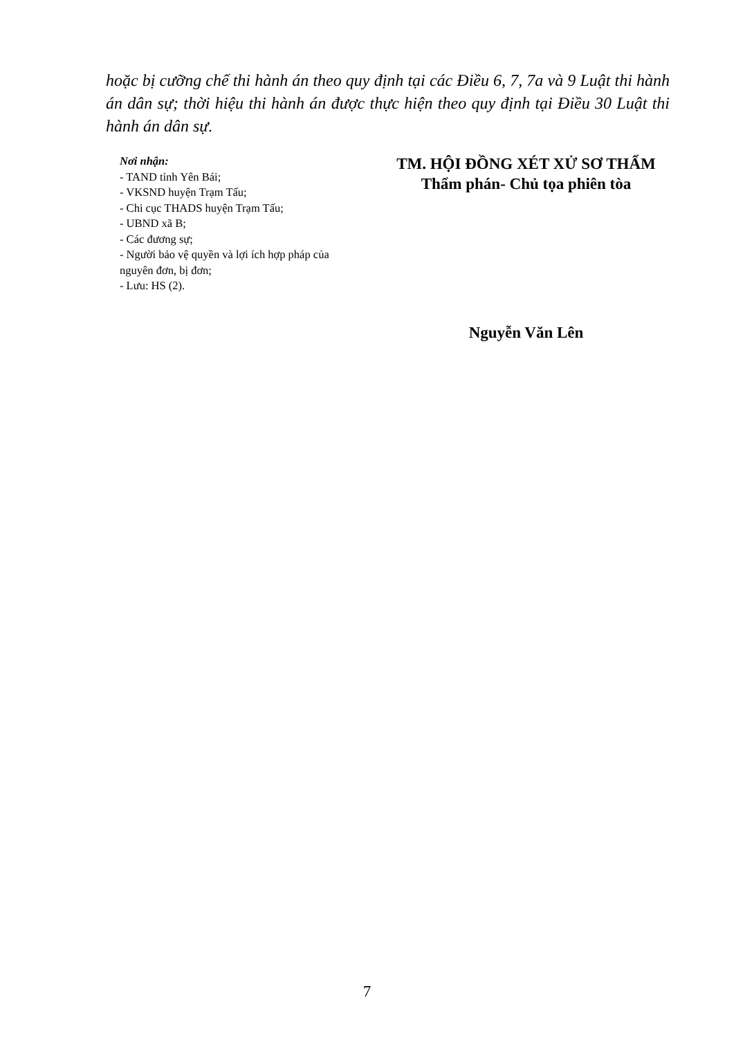hoặc bị cưỡng chế thi hành án theo quy định tại các Điều 6, 7, 7a và 9 Luật thi hành án dân sự; thời hiệu thi hành án được thực hiện theo quy định tại Điều 30 Luật thi hành án dân sự.
Nơi nhận:
- TAND tỉnh Yên Bái;
- VKSND huyện Trạm Tấu;
- Chi cục THADS huyện Trạm Tấu;
- UBND xã B;
- Các đương sự;
- Người bảo vệ quyền và lợi ích hợp pháp của nguyên đơn, bị đơn;
- Lưu: HS (2).
TM. HỘI ĐỒNG XÉT XỬ SƠ THẨM
Thẩm phán- Chủ tọa phiên tòa
Nguyễn Văn Lên
7